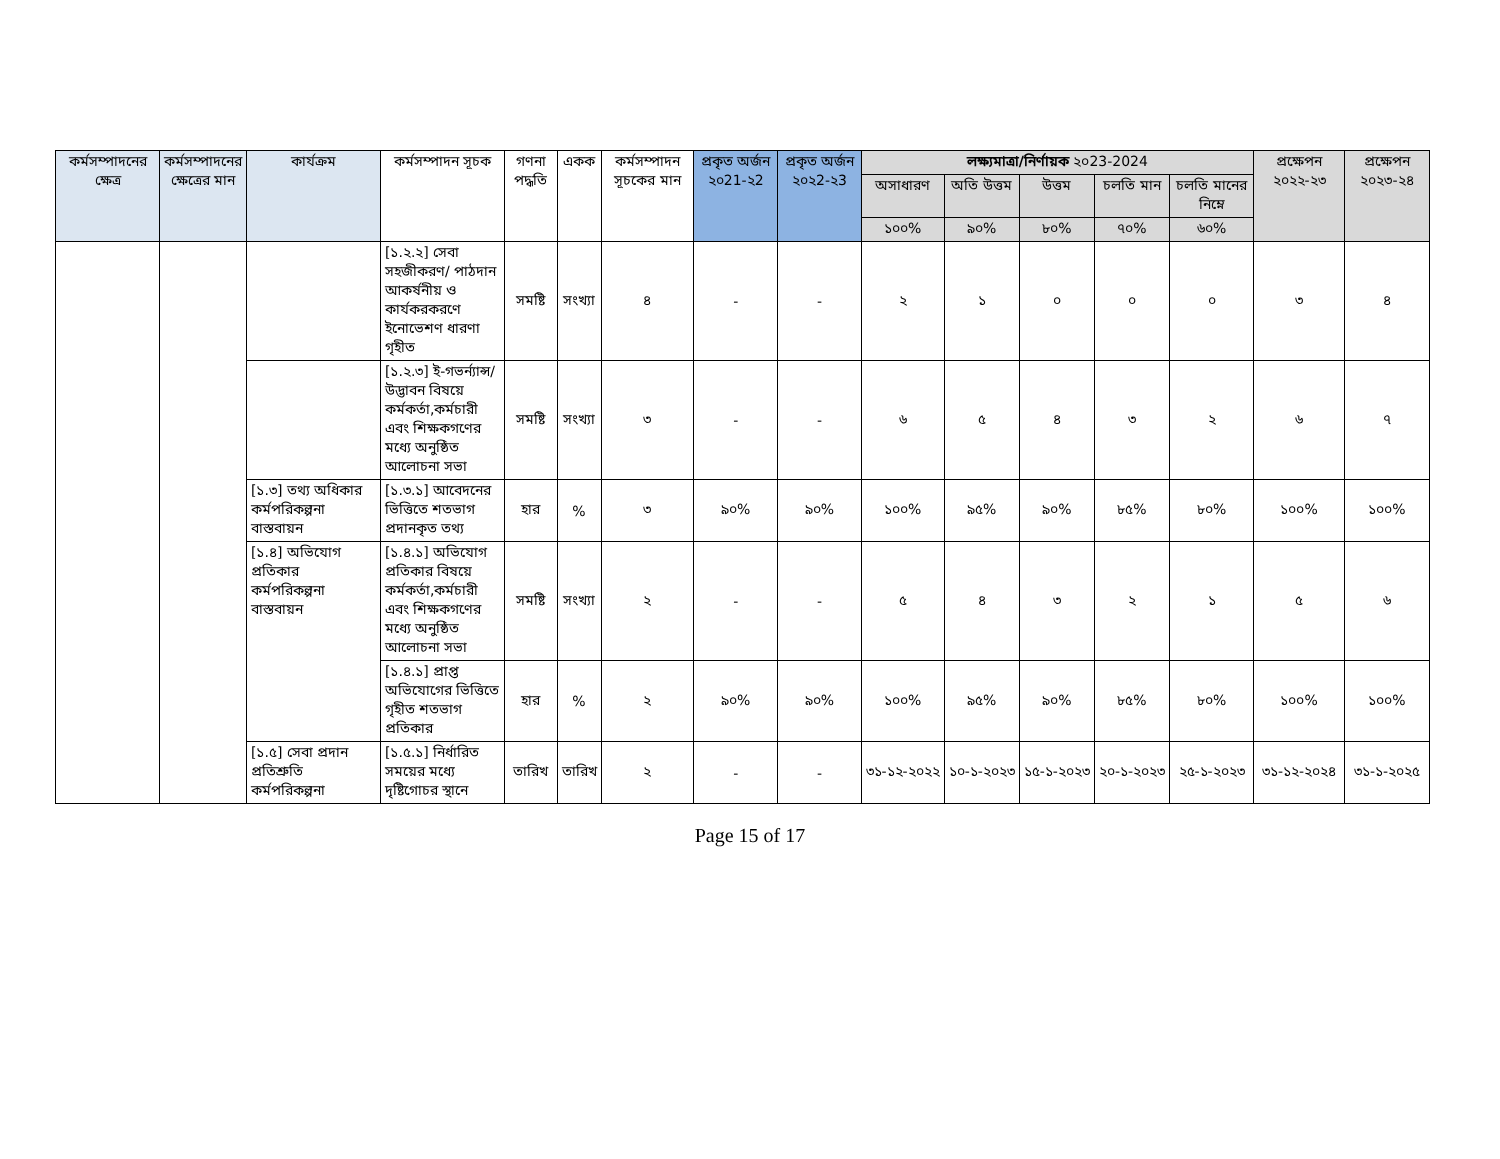| কর্মসম্পাদনের ক্ষেত্র | কর্মসম্পাদনের ক্ষেত্রের মান | কার্যক্রম | কর্মসম্পাদন সূচক | গণনা পদ্ধতি | একক | কর্মসম্পাদন সূচকের মান | প্রকৃত অর্জন ২০21-২2 | প্রকৃত অর্জন ২০২2-২3 | লক্ষ্যমাত্রা/নির্ণায়ক ২০23-2024 | | | | | প্রক্ষেপন ২০২২-২৩ | প্রক্ষেপন ২০২৩-২৪ |
| --- | --- | --- | --- | --- | --- | --- | --- | --- | --- | --- | --- | --- | --- | --- | --- |
| | | | | | | | | | অসাধারণ | অতি উত্তম | উত্তম | চলতি মান | চলতি মানের নিম্নে | | |
| | | | | | | | | | ১০০% | ৯০% | ৮০% | ৭০% | ৬০% | | |
| | | | [১.২.২] সেবা সহজীকরণ/ পাঠদান আকর্ষনীয় ও কার্যকরকরণে ইনোভেশণ ধারণা গৃহীত | সমষ্টি | সংখ্যা | ৪ | - | - | ২ | ১ | ০ | ০ | ০ | ৩ | ৪ |
| | | | [১.২.৩] ই-গভর্ন্যান্স/ উদ্ভাবন বিষয়ে কর্মকর্তা,কর্মচারী এবং শিক্ষকগণের মধ্যে অনুষ্ঠিত আলোচনা সভা | সমষ্টি | সংখ্যা | ৩ | - | - | ৬ | ৫ | ৪ | ৩ | ২ | ৬ | ৭ |
| | | [১.৩] তথ্য অধিকার কর্মপরিকল্পনা বাস্তবায়ন | [১.৩.১] আবেদনের ভিত্তিতে শতভাগ প্রদানকৃত তথ্য | হার | % | ৩ | ৯০% | ৯০% | ১০০% | ৯৫% | ৯০% | ৮৫% | ৮০% | ১০০% | ১০০% |
| | | [১.৪] অভিযোগ প্রতিকার কর্মপরিকল্পনা বাস্তবায়ন | [১.৪.১] অভিযোগ প্রতিকার বিষয়ে কর্মকর্তা,কর্মচারী এবং শিক্ষকগণের মধ্যে অনুষ্ঠিত আলোচনা সভা | সমষ্টি | সংখ্যা | ২ | - | - | ৫ | ৪ | ৩ | ২ | ১ | ৫ | ৬ |
| | | | [১.৪.১] প্রাপ্ত অভিযোগের ভিত্তিতে গৃহীত শতভাগ প্রতিকার | হার | % | ২ | ৯০% | ৯০% | ১০০% | ৯৫% | ৯০% | ৮৫% | ৮০% | ১০০% | ১০০% |
| | | [১.৫] সেবা প্রদান প্রতিশ্রুতি কর্মপরিকল্পনা | [১.৫.১] নির্ধারিত সময়ের মধ্যে দৃষ্টিগোচর স্থানে | তারিখ | তারিখ | ২ | - | - | ৩১-১২-২০২২ | ১০-১-২০২৩ | ১৫-১-২০২৩ | ২০-১-২০২৩ | ২৫-১-২০২৩ | ৩১-১২-২০২৪ | ৩১-১-২০২৫ |
Page 15 of 17